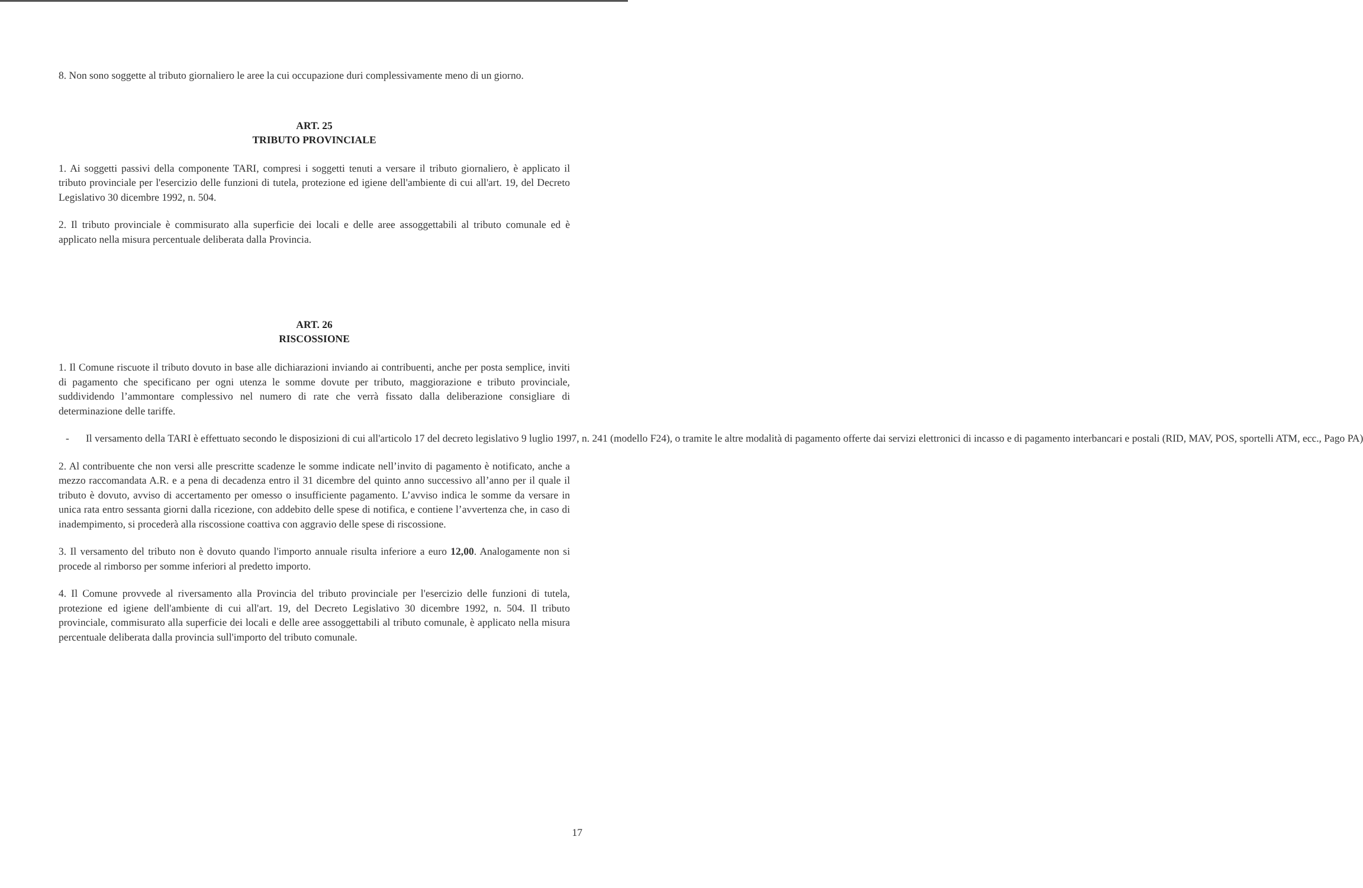8. Non sono soggette al tributo giornaliero le aree la cui occupazione duri complessivamente meno di un giorno.
ART. 25
TRIBUTO PROVINCIALE
1. Ai soggetti passivi della componente TARI, compresi i soggetti tenuti a versare il tributo giornaliero, è applicato il tributo provinciale per l'esercizio delle funzioni di tutela, protezione ed igiene dell'ambiente di cui all'art. 19, del Decreto Legislativo 30 dicembre 1992, n. 504.
2. Il tributo provinciale è commisurato alla superficie dei locali e delle aree assoggettabili al tributo comunale ed è applicato nella misura percentuale deliberata dalla Provincia.
ART. 26
RISCOSSIONE
1. Il Comune riscuote il tributo dovuto in base alle dichiarazioni inviando ai contribuenti, anche per posta semplice, inviti di pagamento che specificano per ogni utenza le somme dovute per tributo, maggiorazione e tributo provinciale, suddividendo l’ammontare complessivo nel numero di rate che verrà fissato dalla deliberazione consigliare di determinazione delle tariffe.
- Il versamento della TARI è effettuato secondo le disposizioni di cui all'articolo 17 del decreto legislativo 9 luglio 1997, n. 241 (modello F24), o tramite le altre modalità di pagamento offerte dai servizi elettronici di incasso e di pagamento interbancari e postali (RID, MAV, POS, sportelli ATM, ecc., Pago PA)
2. Al contribuente che non versi alle prescritte scadenze le somme indicate nell’invito di pagamento è notificato, anche a mezzo raccomandata A.R. e a pena di decadenza entro il 31 dicembre del quinto anno successivo all’anno per il quale il tributo è dovuto, avviso di accertamento per omesso o insufficiente pagamento. L’avviso indica le somme da versare in unica rata entro sessanta giorni dalla ricezione, con addebito delle spese di notifica, e contiene l’avvertenza che, in caso di inadempimento, si procederà alla riscossione coattiva con aggravio delle spese di riscossione.
3. Il versamento del tributo non è dovuto quando l'importo annuale risulta inferiore a euro 12,00. Analogamente non si procede al rimborso per somme inferiori al predetto importo.
4. Il Comune provvede al riversamento alla Provincia del tributo provinciale per l'esercizio delle funzioni di tutela, protezione ed igiene dell'ambiente di cui all'art. 19, del Decreto Legislativo 30 dicembre 1992, n. 504. Il tributo provinciale, commisurato alla superficie dei locali e delle aree assoggettabili al tributo comunale, è applicato nella misura percentuale deliberata dalla provincia sull'importo del tributo comunale.
17